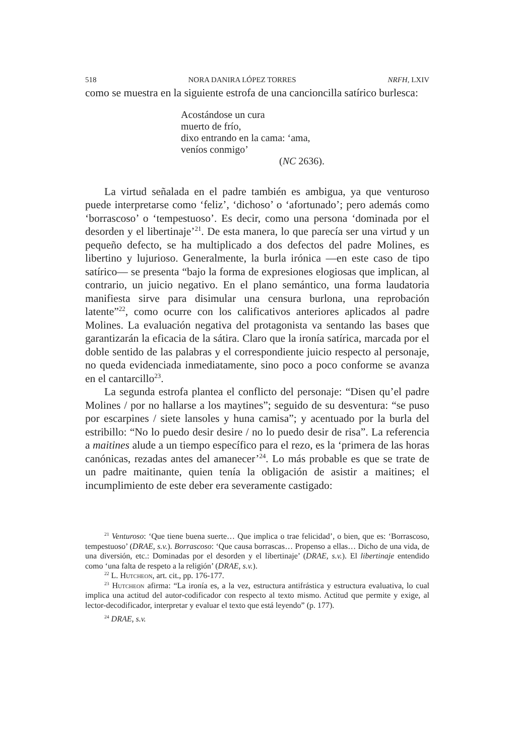518 NORA DANIRA LÓPEZ TORRES NRFH, LXIV
como se muestra en la siguiente estrofa de una cancioncilla satírico burlesca:
Acostándose un cura
muerto de frío,
dixo entrando en la cama: ‘ama,
veníos conmigo’
(NC 2636).
La virtud señalada en el padre también es ambigua, ya que venturoso puede interpretarse como ‘feliz’, ‘dichoso’ o ‘afortunado’; pero además como ‘borrascoso’ o ‘tempestuoso’. Es decir, como una persona ‘dominada por el desorden y el libertinaje’<sup>21</sup>. De esta manera, lo que parecía ser una virtud y un pequeño defecto, se ha multiplicado a dos defectos del padre Molines, es libertino y lujurioso. Generalmente, la burla irónica —en este caso de tipo satírico— se presenta “bajo la forma de expresiones elogiosas que implican, al contrario, un juicio negativo. En el plano semántico, una forma laudatoria manifiesta sirve para disimular una censura burlona, una reprobación latente”<sup>22</sup>, como ocurre con los calificativos anteriores aplicados al padre Molines. La evaluación negativa del protagonista va sentando las bases que garantizarán la eficacia de la sátira. Claro que la ironía satírica, marcada por el doble sentido de las palabras y el correspondiente juicio respecto al personaje, no queda evidenciada inmediatamente, sino poco a poco conforme se avanza en el cantarcillo<sup>23</sup>.
La segunda estrofa plantea el conflicto del personaje: “Disen qu’el padre Molines / por no hallarse a los maytines”; seguido de su desventura: “se puso por escarpines / siete lansoles y huna camisa”; y acentuado por la burla del estribillo: “No lo puedo desir desire / no lo puedo desir de risa”. La referencia a maitines alude a un tiempo específico para el rezo, es la ‘primera de las horas canónicas, rezadas antes del amanecer’<sup>24</sup>. Lo más probable es que se trate de un padre maitinante, quien tenía la obligación de asistir a maitines; el incumplimiento de este deber era severamente castigado:
<sup>21</sup> Venturoso: ‘Que tiene buena suerte… Que implica o trae felicidad’, o bien, que es: ‘Borrascoso, tempestuoso’ (DRAE, s.v.). Borrascoso: ‘Que causa borrascas… Propenso a ellas… Dicho de una vida, de una diversión, etc.: Dominadas por el desorden y el libertinaje’ (DRAE, s.v.). El libertinaje entendido como ‘una falta de respeto a la religión’ (DRAE, s.v.).
<sup>22</sup> L. Hutcheon, art. cit., pp. 176-177.
<sup>23</sup> Hutcheon afirma: “La ironía es, a la vez, estructura antifrástica y estructura evaluativa, lo cual implica una actitud del autor-codificador con respecto al texto mismo. Actitud que permite y exige, al lector-decodificador, interpretar y evaluar el texto que está leyendo” (p. 177).
<sup>24</sup> DRAE, s.v.